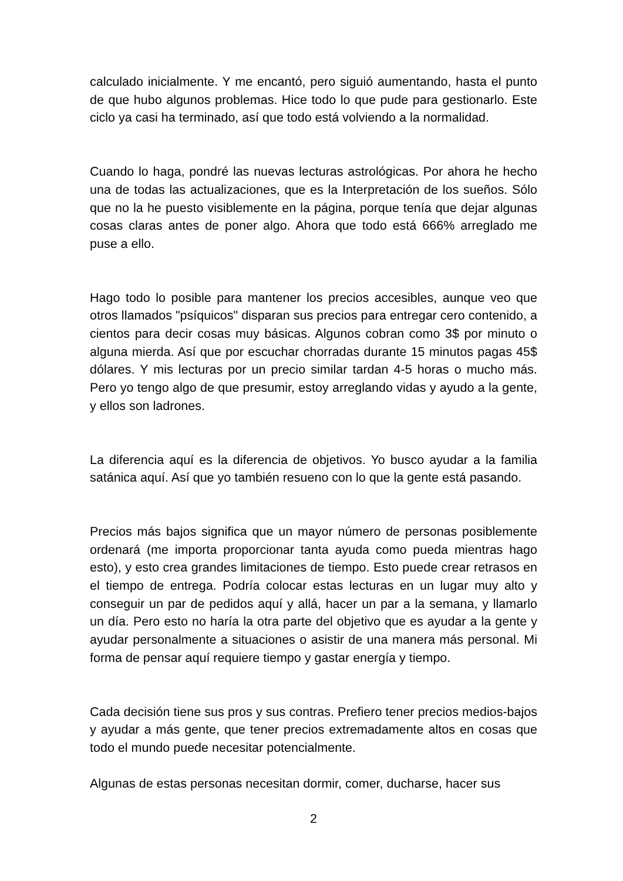calculado inicialmente. Y me encantó, pero siguió aumentando, hasta el punto de que hubo algunos problemas. Hice todo lo que pude para gestionarlo. Este ciclo ya casi ha terminado, así que todo está volviendo a la normalidad.
Cuando lo haga, pondré las nuevas lecturas astrológicas. Por ahora he hecho una de todas las actualizaciones, que es la Interpretación de los sueños. Sólo que no la he puesto visiblemente en la página, porque tenía que dejar algunas cosas claras antes de poner algo. Ahora que todo está 666% arreglado me puse a ello.
Hago todo lo posible para mantener los precios accesibles, aunque veo que otros llamados "psíquicos" disparan sus precios para entregar cero contenido, a cientos para decir cosas muy básicas. Algunos cobran como 3$ por minuto o alguna mierda. Así que por escuchar chorradas durante 15 minutos pagas 45$ dólares. Y mis lecturas por un precio similar tardan 4-5 horas o mucho más. Pero yo tengo algo de que presumir, estoy arreglando vidas y ayudo a la gente, y ellos son ladrones.
La diferencia aquí es la diferencia de objetivos. Yo busco ayudar a la familia satánica aquí. Así que yo también resueno con lo que la gente está pasando.
Precios más bajos significa que un mayor número de personas posiblemente ordenará (me importa proporcionar tanta ayuda como pueda mientras hago esto), y esto crea grandes limitaciones de tiempo. Esto puede crear retrasos en el tiempo de entrega. Podría colocar estas lecturas en un lugar muy alto y conseguir un par de pedidos aquí y allá, hacer un par a la semana, y llamarlo un día. Pero esto no haría la otra parte del objetivo que es ayudar a la gente y ayudar personalmente a situaciones o asistir de una manera más personal. Mi forma de pensar aquí requiere tiempo y gastar energía y tiempo.
Cada decisión tiene sus pros y sus contras. Prefiero tener precios medios-bajos y ayudar a más gente, que tener precios extremadamente altos en cosas que todo el mundo puede necesitar potencialmente.
Algunas de estas personas necesitan dormir, comer, ducharse, hacer sus
2